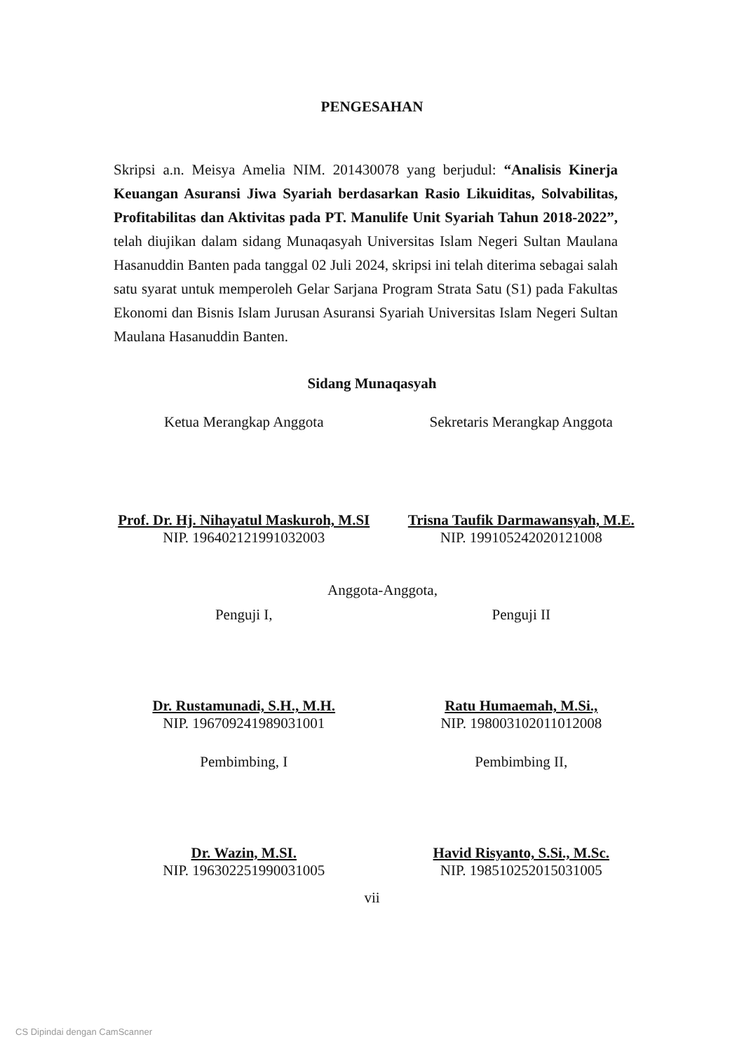PENGESAHAN
Skripsi a.n. Meisya Amelia NIM. 201430078 yang berjudul: “Analisis Kinerja Keuangan Asuransi Jiwa Syariah berdasarkan Rasio Likuiditas, Solvabilitas, Profitabilitas dan Aktivitas pada PT. Manulife Unit Syariah Tahun 2018-2022”, telah diujikan dalam sidang Munaqasyah Universitas Islam Negeri Sultan Maulana Hasanuddin Banten pada tanggal 02 Juli 2024, skripsi ini telah diterima sebagai salah satu syarat untuk memperoleh Gelar Sarjana Program Strata Satu (S1) pada Fakultas Ekonomi dan Bisnis Islam Jurusan Asuransi Syariah Universitas Islam Negeri Sultan Maulana Hasanuddin Banten.
Sidang Munaqasyah
Ketua Merangkap Anggota
Prof. Dr. Hj. Nihayatul Maskuroh, M.SI
NIP. 196402121991032003
Sekretaris Merangkap Anggota
Trisna Taufik Darmawansyah, M.E.
NIP. 199105242020121008
Anggota-Anggota,
Penguji I,
Dr. Rustamunadi, S.H., M.H.
NIP. 196709241989031001
Penguji II
Ratu Humaemah, M.Si.,
NIP. 198003102011012008
Pembimbing, I
Dr. Wazin, M.SI.
NIP. 196302251990031005
Pembimbing II,
Havid Risyanto, S.Si., M.Sc.
NIP. 198510252015031005
vii
CS Dipindai dengan CamScanner